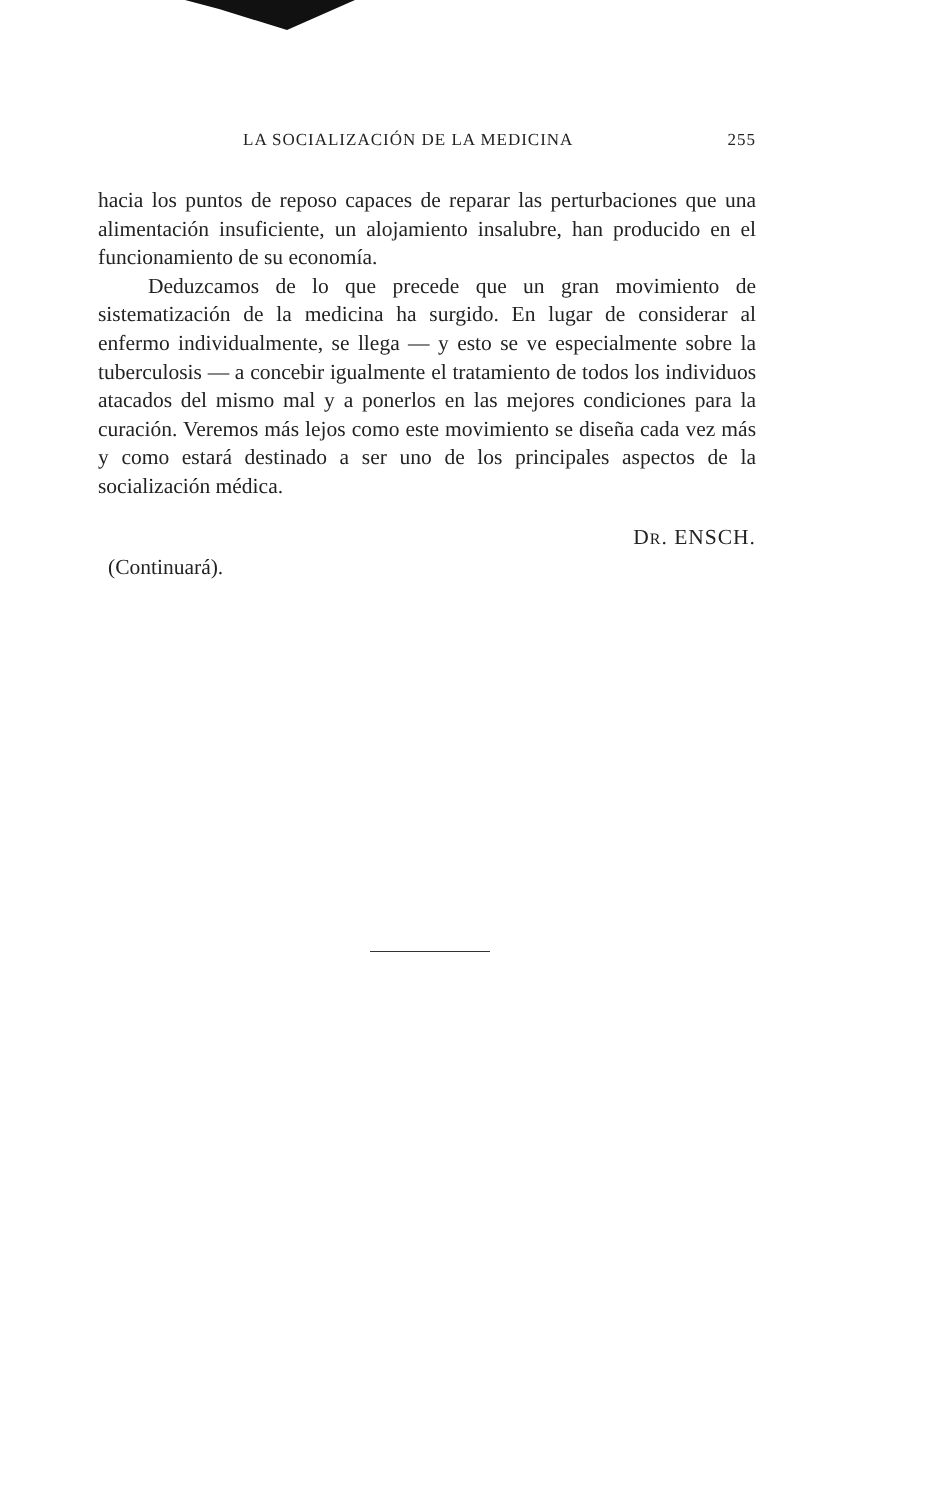LA SOCIALIZACIÓN DE LA MEDICINA 255
hacia los puntos de reposo capaces de reparar las perturbaciones que una alimentación insuficiente, un alojamiento insalubre, han producido en el funcionamiento de su economía.
Deduzcamos de lo que precede que un gran movimiento de sistematización de la medicina ha surgido. En lugar de considerar al enfermo individualmente, se llega — y esto se ve especialmente sobre la tuberculosis — a concebir igualmente el tratamiento de todos los individuos atacados del mismo mal y a ponerlos en las mejores condiciones para la curación. Veremos más lejos como este movimiento se diseña cada vez más y como estará destinado a ser uno de los principales aspectos de la socialización médica.
DR. ENSCH.
(Continuará).